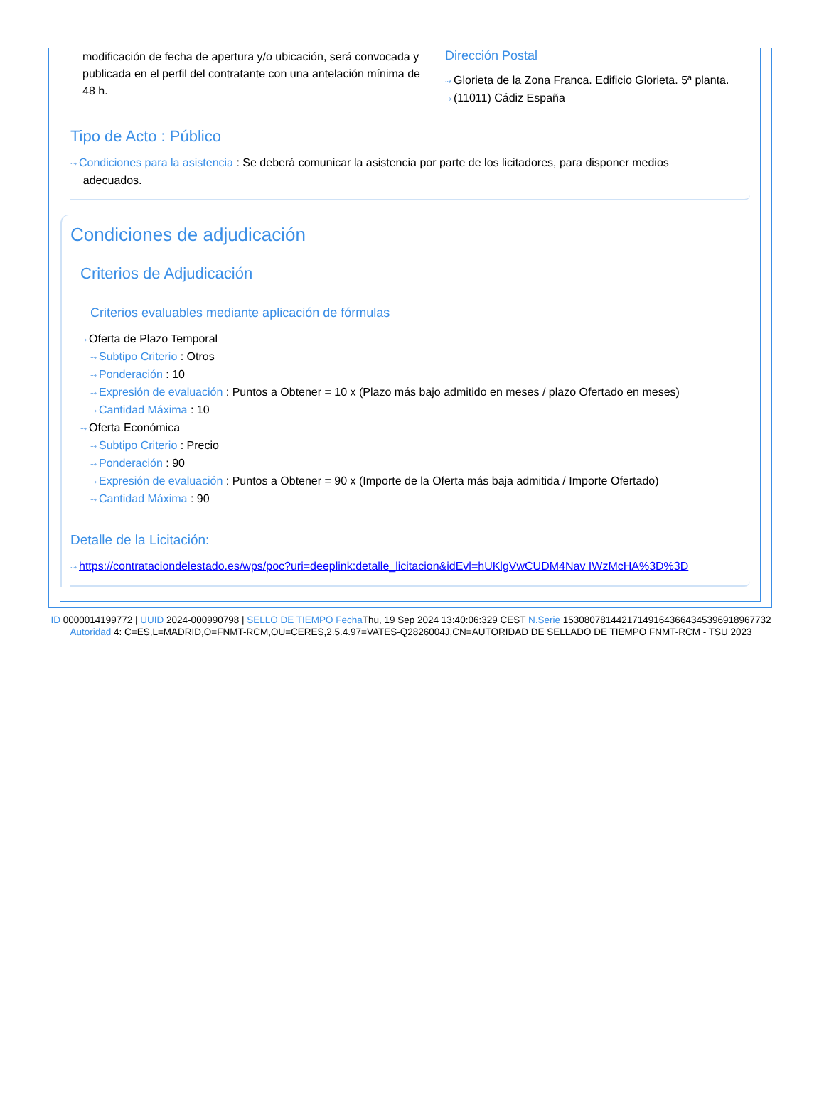modificación de fecha de apertura y/o ubicación, será convocada y publicada en el perfil del contratante con una antelación mínima de 48 h.
Dirección Postal
⇢ Glorieta de la Zona Franca. Edificio Glorieta. 5ª planta.
⇢ (11011) Cádiz España
Tipo de Acto : Público
⇢ Condiciones para la asistencia : Se deberá comunicar la asistencia por parte de los licitadores, para disponer medios
adecuados.
Condiciones de adjudicación
Criterios de Adjudicación
Criterios evaluables mediante aplicación de fórmulas
⇢ Oferta de Plazo Temporal
⇢ Subtipo Criterio : Otros
⇢ Ponderación : 10
⇢ Expresión de evaluación : Puntos a Obtener = 10 x (Plazo más bajo admitido en meses / plazo Ofertado en meses)
⇢ Cantidad Máxima : 10
⇢ Oferta Económica
⇢ Subtipo Criterio : Precio
⇢ Ponderación : 90
⇢ Expresión de evaluación : Puntos a Obtener = 90 x (Importe de la Oferta más baja admitida / Importe Ofertado)
⇢ Cantidad Máxima : 90
Detalle de la Licitación:
⇢ https://contrataciondelestado.es/wps/poc?uri=deeplink:detalle_licitacion&idEvl=hUKlgVwCUDM4Nav IWzMcHA%3D%3D
ID 0000014199772 | UUID 2024-000990798 | SELLO DE TIEMPO Fecha Thu, 19 Sep 2024 13:40:06:329 CEST N.Serie 153080781442171491643664345396918967732 Autoridad 4: C=ES,L=MADRID,O=FNMT-RCM,OU=CERES,2.5.4.97=VATES-Q2826004J,CN=AUTORIDAD DE SELLADO DE TIEMPO FNMT-RCM - TSU 2023